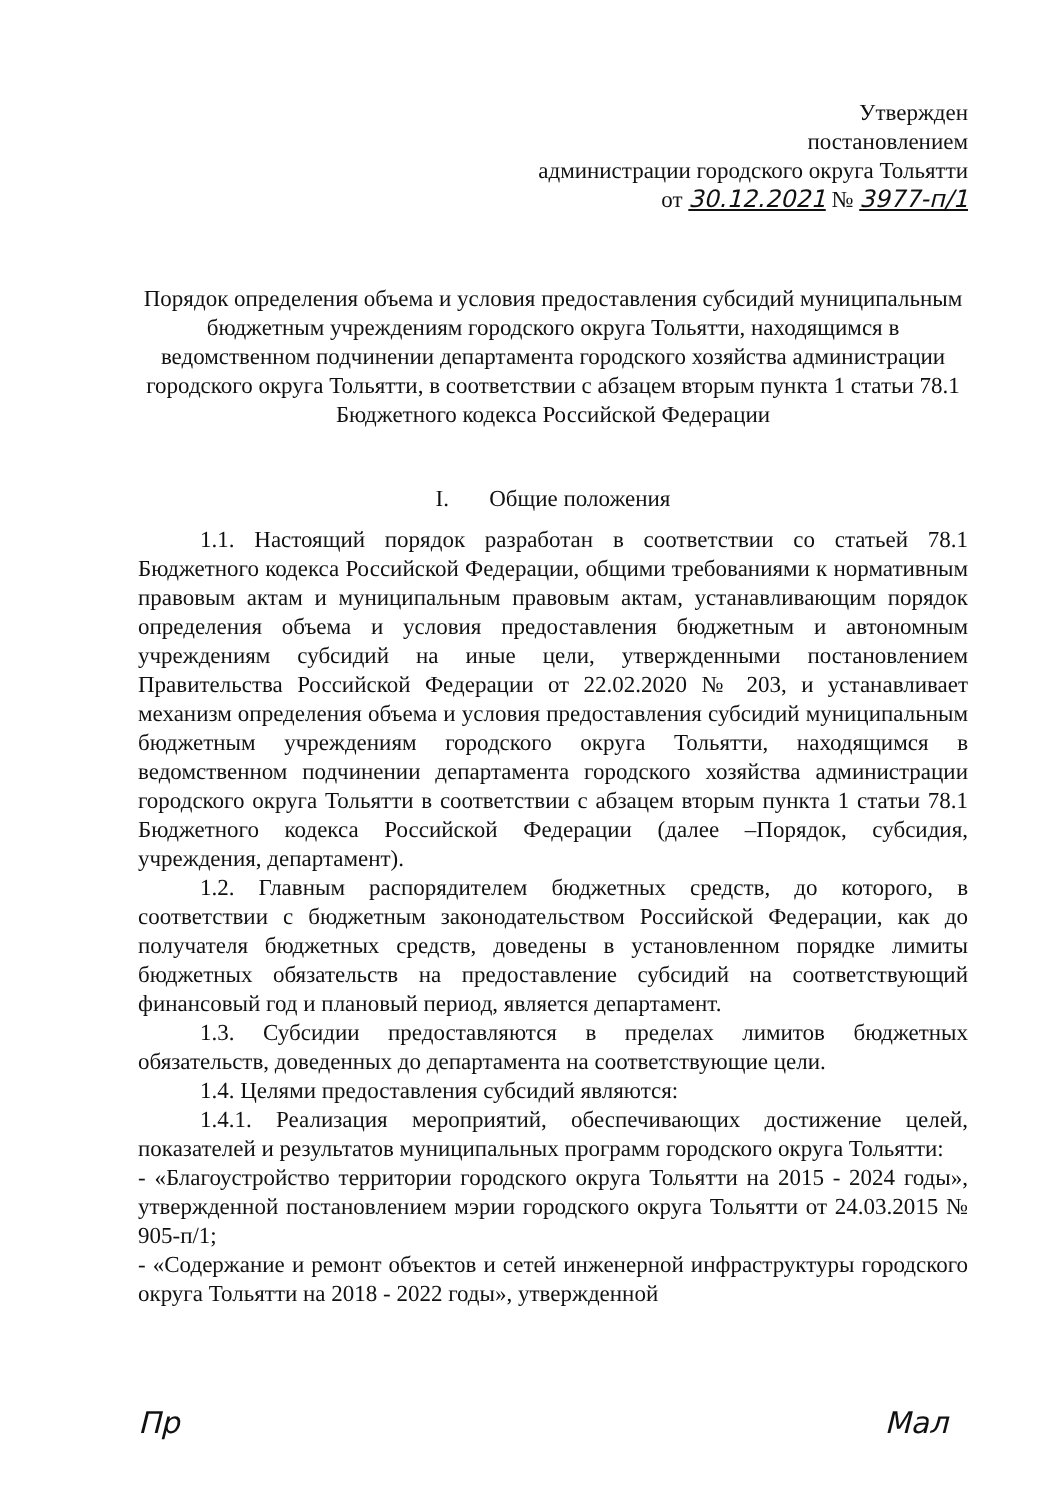Утвержден
постановлением
администрации городского округа Тольятти
от 30.12.2021 № 3977-п/1
Порядок определения объема и условия предоставления субсидий муниципальным бюджетным учреждениям городского округа Тольятти, находящимся в ведомственном подчинении департамента городского хозяйства администрации городского округа Тольятти, в соответствии с абзацем вторым пункта 1 статьи 78.1 Бюджетного кодекса Российской Федерации
I. Общие положения
1.1. Настоящий порядок разработан в соответствии со статьей 78.1 Бюджетного кодекса Российской Федерации, общими требованиями к нормативным правовым актам и муниципальным правовым актам, устанавливающим порядок определения объема и условия предоставления бюджетным и автономным учреждениям субсидий на иные цели, утвержденными постановлением Правительства Российской Федерации от 22.02.2020 № 203, и устанавливает механизм определения объема и условия предоставления субсидий муниципальным бюджетным учреждениям городского округа Тольятти, находящимся в ведомственном подчинении департамента городского хозяйства администрации городского округа Тольятти в соответствии с абзацем вторым пункта 1 статьи 78.1 Бюджетного кодекса Российской Федерации (далее –Порядок, субсидия, учреждения, департамент).
1.2. Главным распорядителем бюджетных средств, до которого, в соответствии с бюджетным законодательством Российской Федерации, как до получателя бюджетных средств, доведены в установленном порядке лимиты бюджетных обязательств на предоставление субсидий на соответствующий финансовый год и плановый период, является департамент.
1.3. Субсидии предоставляются в пределах лимитов бюджетных обязательств, доведенных до департамента на соответствующие цели.
1.4. Целями предоставления субсидий являются:
1.4.1. Реализация мероприятий, обеспечивающих достижение целей, показателей и результатов муниципальных программ городского округа Тольятти:
- «Благоустройство территории городского округа Тольятти на 2015 - 2024 годы», утвержденной постановлением мэрии городского округа Тольятти от 24.03.2015 № 905-п/1;
- «Содержание и ремонт объектов и сетей инженерной инфраструктуры городского округа Тольятти на 2018 - 2022 годы», утвержденной
Пр Мал